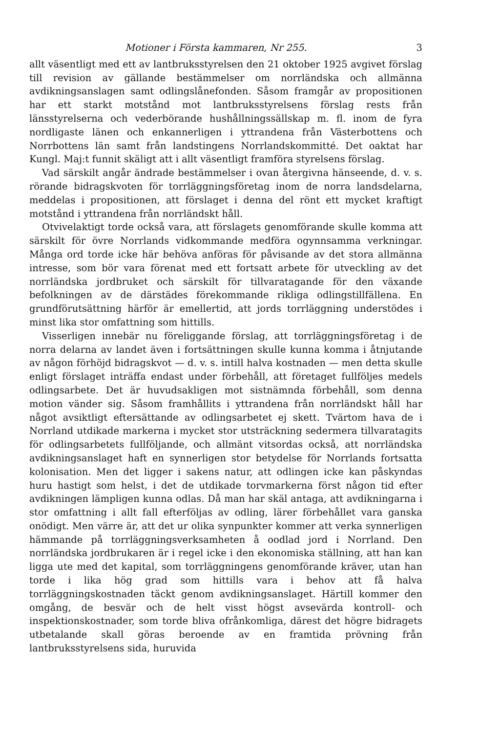Motioner i Första kammaren, Nr 255. 3
allt väsentligt med ett av lantbruksstyrelsen den 21 oktober 1925 avgivet förslag till revision av gällande bestämmelser om norrländska och allmänna avdikningsanslagen samt odlingslånefonden. Såsom framgår av propositionen har ett starkt motstånd mot lantbruksstyrelsens förslag rests från länsstyrelserna och vederbörande hushållningssällskap m. fl. inom de fyra nordligaste länen och enkannerligen i yttrandena från Västerbottens och Norrbottens län samt från landstingens Norrlandskommitté. Det oaktat har Kungl. Maj:t funnit skäligt att i allt väsentligt framföra styrelsens förslag.
Vad särskilt angår ändrade bestämmelser i ovan återgivna hänseende, d. v. s. rörande bidragskvoten för torrläggningsföretag inom de norra landsdelarna, meddelas i propositionen, att förslaget i denna del rönt ett mycket kraftigt motstånd i yttrandena från norrländskt håll.
Otvivelaktigt torde också vara, att förslagets genomförande skulle komma att särskilt för övre Norrlands vidkommande medföra ogynnsamma verkningar. Många ord torde icke här behöva anföras för påvisande av det stora allmänna intresse, som bör vara förenat med ett fortsatt arbete för utveckling av det norrländska jordbruket och särskilt för tillvaratagande för den växande befolkningen av de därstädes förekommande rikliga odlingstillfällena. En grundförutsättning härför är emellertid, att jords torrläggning understödes i minst lika stor omfattning som hittills.
Visserligen innebär nu föreliggande förslag, att torrläggningsföretag i de norra delarna av landet även i fortsättningen skulle kunna komma i åtnjutande av någon förhöjd bidragskvot — d. v. s. intill halva kostnaden — men detta skulle enligt förslaget inträffa endast under förbehåll, att företaget fullföljes medels odlingsarbete. Det är huvudsakligen mot sistnämnda förbehåll, som denna motion vänder sig. Såsom framhållits i yttrandena från norrländskt håll har något avsiktligt eftersättande av odlingsarbetet ej skett. Tvärtom hava de i Norrland utdikade markerna i mycket stor utsträckning sedermera tillvaratagits för odlingsarbetets fullföljande, och allmänt vitsordas också, att norrländska avdikningsanslaget haft en synnerligen stor betydelse för Norrlands fortsatta kolonisation. Men det ligger i sakens natur, att odlingen icke kan påskyndas huru hastigt som helst, i det de utdikade torvmarkerna först någon tid efter avdikningen lämpligen kunna odlas. Då man har skäl antaga, att avdikningarna i stor omfattning i allt fall efterföljas av odling, lärer förbehållet vara ganska onödigt. Men värre är, att det ur olika synpunkter kommer att verka synnerligen hämmande på torrläggningsverksamheten å oodlad jord i Norrland. Den norrländska jordbrukaren är i regel icke i den ekonomiska ställning, att han kan ligga ute med det kapital, som torrläggningens genomförande kräver, utan han torde i lika hög grad som hittills vara i behov att få halva torrläggningskostnaden täckt genom avdikningsanslaget. Härtill kommer den omgång, de besvär och de helt visst högst avsevärda kontroll- och inspektionskostnader, som torde bliva ofrånkomliga, därest det högre bidragets utbetalande skall göras beroende av en framtida prövning från lantbruksstyrelsens sida, huruvida